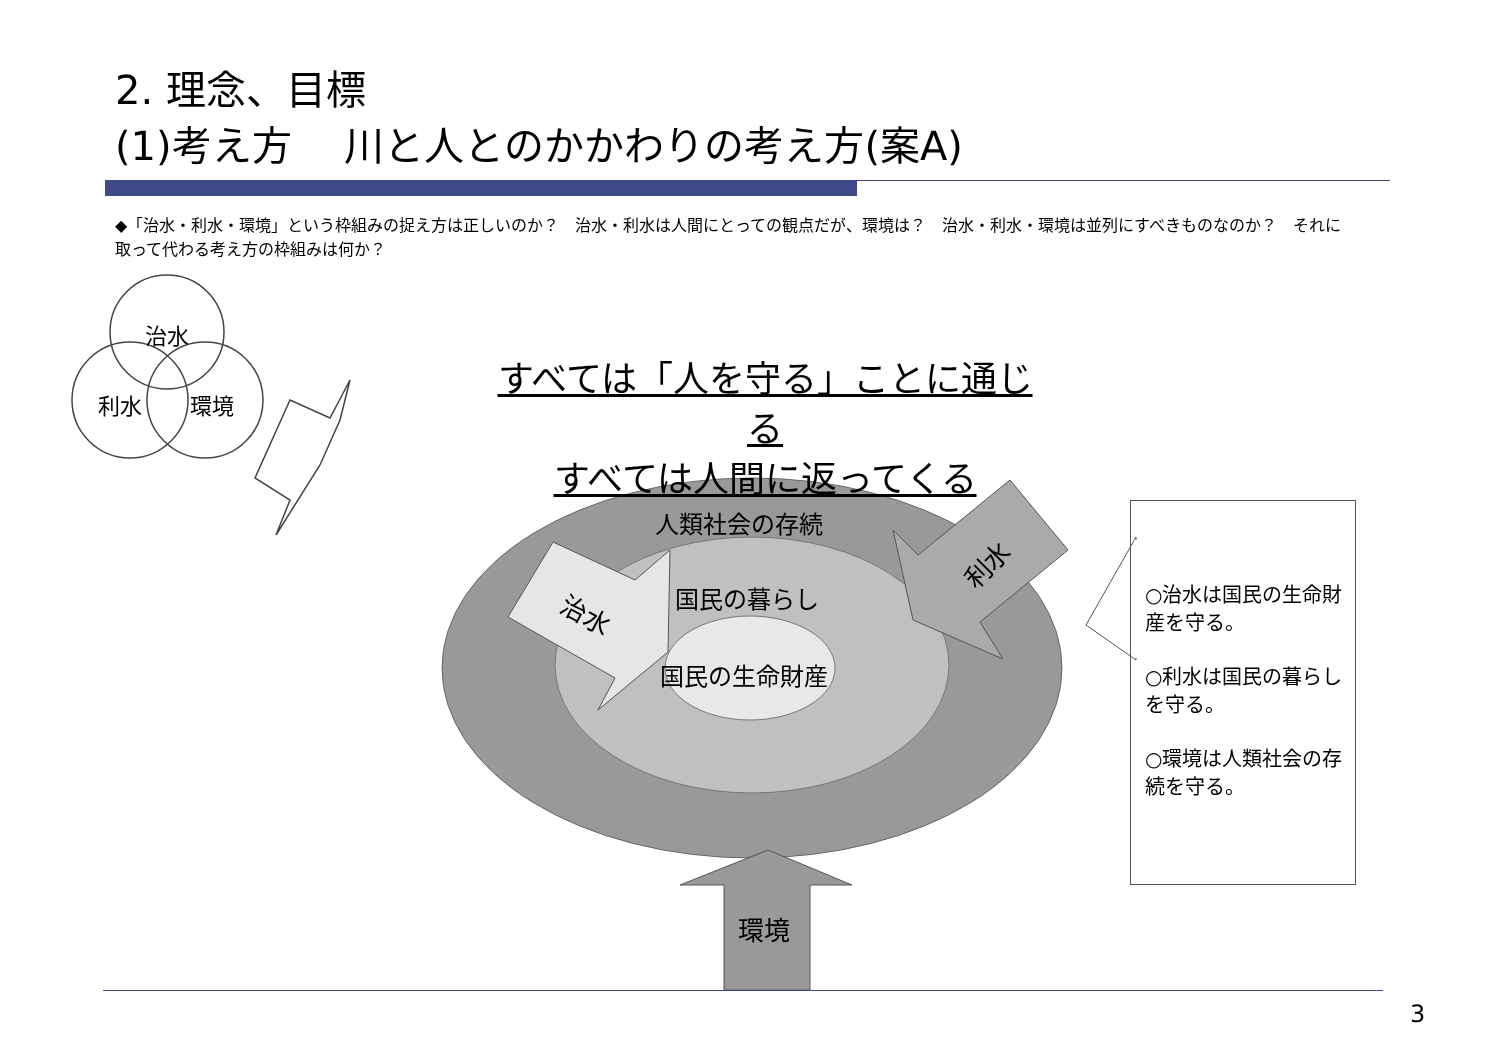2. 理念、目標
(1)考え方　 川と人とのかかわりの考え方(案A)
◆「治水・利水・環境」という枠組みの捉え方は正しいのか？　治水・利水は人間にとっての観点だが、環境は？　治水・利水・環境は並列にすべきものなのか？　それに取って代わる考え方の枠組みは何か？
治水
利水 環境
すべては「人を守る」ことに通じる
すべては人間に返ってくる
人類社会の存続
国民の暮らし
国民の生命財産
治水
利水
環境
○治水は国民の生命財産を守る。
○利水は国民の暮らしを守る。
○環境は人類社会の存続を守る。
3